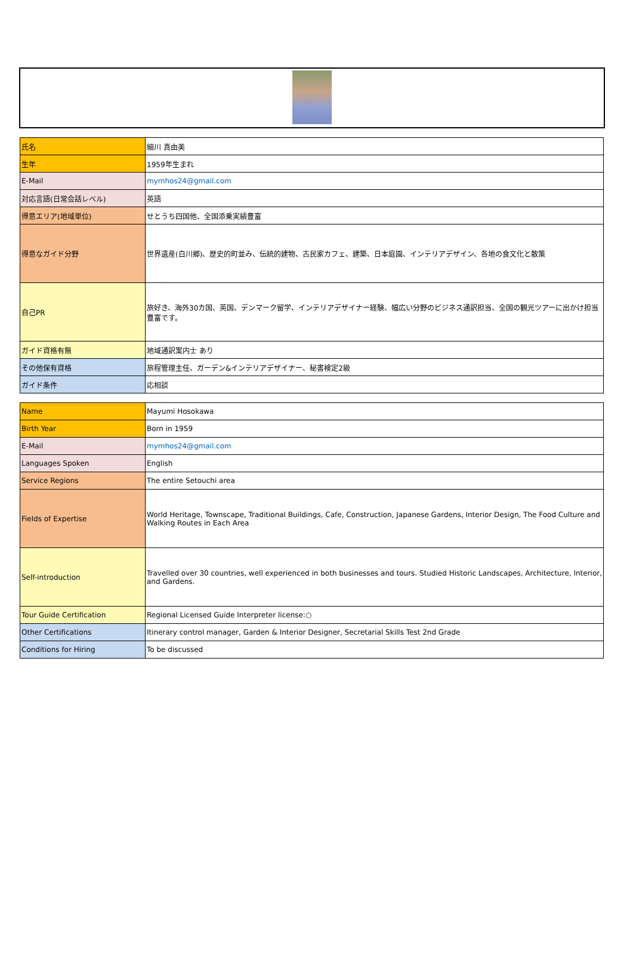| 氏名 | 細川 真由美 |
| 生年 | 1959年生まれ |
| E-Mail | mymhos24@gmail.com |
| 対応言語(日常会話レベル) | 英語 |
| 得意エリア(地域単位) | せとうち四国他、全国添乗実績豊富 |
| 得意なガイド分野 | 世界遺産(白川郷)、歴史的町並み、伝統的建物、古民家カフェ、建築、日本庭園、インテリアデザイン、各地の食文化と散策 |
| 自己PR | 旅好き、海外30カ国、英国、デンマーク留学、インテリアデザイナー経験、幅広い分野のビジネス通訳担当、全国の観光ツアーに出かけ担当豊富です。 |
| ガイド資格有無 | 地域通訳案内士 あり |
| その他保有資格 | 旅程管理主任、ガーデン&インテリアデザイナー、秘書検定2級 |
| ガイド条件 | 応相談 |
| Name | Mayumi Hosokawa |
| Birth Year | Born in 1959 |
| E-Mail | mymhos24@gmail.com |
| Languages Spoken | English |
| Service Regions | The entire Setouchi area |
| Fields of Expertise | World Heritage, Townscape, Traditional Buildings, Cafe, Construction, Japanese Gardens, Interior Design, The Food Culture and Walking Routes in Each Area |
| Self-introduction | Travelled over 30 countries, well experienced in both businesses and tours. Studied Historic Landscapes, Architecture, Interior, and Gardens. |
| Tour Guide Certification | Regional Licensed Guide Interpreter license:○ |
| Other Certifications | Itinerary control manager, Garden & Interior Designer, Secretarial Skills Test 2nd Grade |
| Conditions for Hiring | To be discussed |